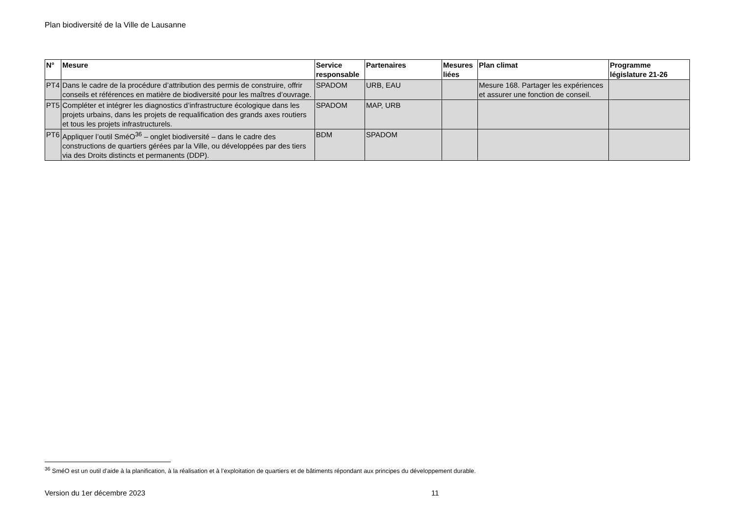Plan biodiversité de la Ville de Lausanne
| N° | Mesure | Service responsable | Partenaires | Mesures liées | Plan climat | Programme législature 21-26 |
| --- | --- | --- | --- | --- | --- | --- |
| PT4 | Dans le cadre de la procédure d’attribution des permis de construire, offrir conseils et références en matière de biodiversité pour les maîtres d’ouvrage. | SPADOM | URB, EAU | | Mesure 168. Partager les expériences et assurer une fonction de conseil. | |
| PT5 | Compléter et intégrer les diagnostics d’infrastructure écologique dans les projets urbains, dans les projets de requalification des grands axes routiers et tous les projets infrastructurels. | SPADOM | MAP, URB | | | |
| PT6 | Appliquer l’outil SméO<sup>36</sup> – onglet biodiversité – dans le cadre des constructions de quartiers gérées par la Ville, ou développées par des tiers via des Droits distincts et permanents (DDP). | BDM | SPADOM | | | |
<sup>36</sup> SméO est un outil d’aide à la planification, à la réalisation et à l’exploitation de quartiers et de bâtiments répondant aux principes du développement durable.
Version du 1er décembre 2023 11